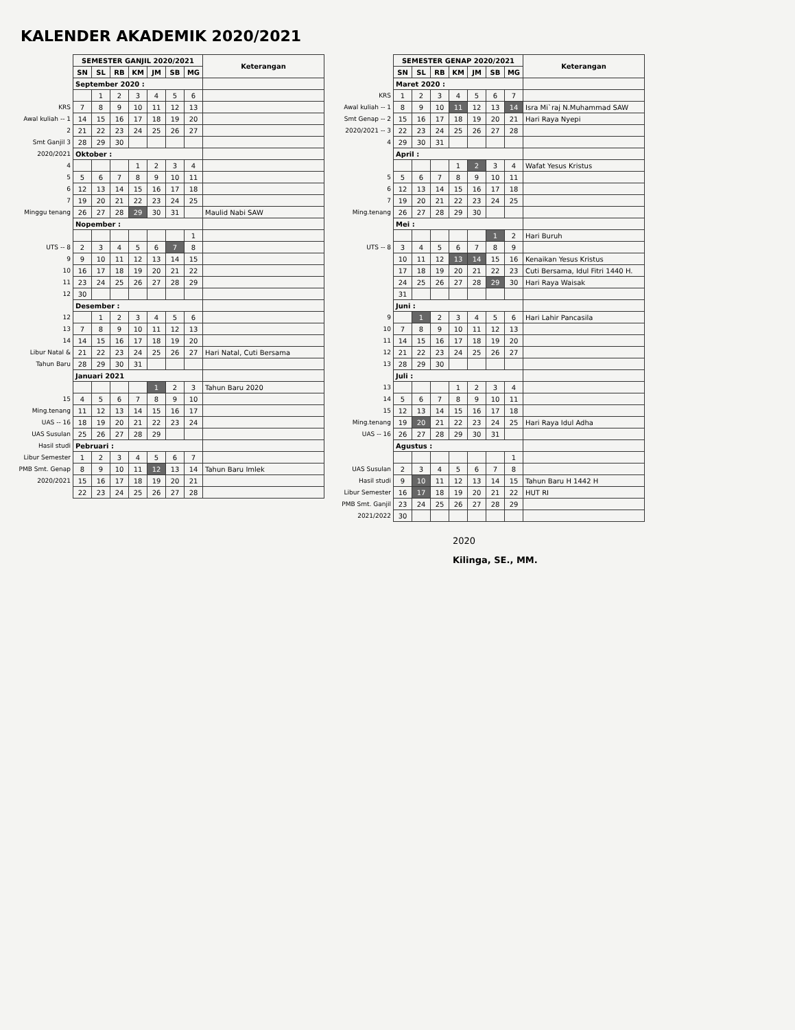KALENDER AKADEMIK 2020/2021
| | SEMESTER GANJIL 2020/2021 | | | | | | | Keterangan |
| | SN | SL | RB | KM | JM | SB | MG | |
| | September 2020 : | | | | | | | |
| | | 1 | 2 | 3 | 4 | 5 | 6 | |
| KRS | 7 | 8 | 9 | 10 | 11 | 12 | 13 | |
| Awal kuliah -- 1 | 14 | 15 | 16 | 17 | 18 | 19 | 20 | |
| 2 | 21 | 22 | 23 | 24 | 25 | 26 | 27 | |
| Smt Ganjil 3 | 28 | 29 | 30 | | | | | |
| 2020/2021 | Oktober : | | | | | | | |
| 4 | | | | 1 | 2 | 3 | 4 | |
| 5 | 5 | 6 | 7 | 8 | 9 | 10 | 11 | |
| 6 | 12 | 13 | 14 | 15 | 16 | 17 | 18 | |
| 7 | 19 | 20 | 21 | 22 | 23 | 24 | 25 | |
| Minggu tenang | 26 | 27 | 28 | 29 | 30 | 31 | | Maulid Nabi SAW |
| | Nopember : | | | | | | | |
| | | | | | | | 1 | |
| UTS -- 8 | 2 | 3 | 4 | 5 | 6 | 7 | 8 | |
| 9 | 9 | 10 | 11 | 12 | 13 | 14 | 15 | |
| 10 | 16 | 17 | 18 | 19 | 20 | 21 | 22 | |
| 11 | 23 | 24 | 25 | 26 | 27 | 28 | 29 | |
| 12 | 30 | | | | | | | |
| | Desember : | | | | | | | |
| 12 | | 1 | 2 | 3 | 4 | 5 | 6 | |
| 13 | 7 | 8 | 9 | 10 | 11 | 12 | 13 | |
| 14 | 14 | 15 | 16 | 17 | 18 | 19 | 20 | |
| Libur Natal & | 21 | 22 | 23 | 24 | 25 | 26 | 27 | Hari Natal, Cuti Bersama |
| Tahun Baru | 28 | 29 | 30 | 31 | | | | |
| | Januari 2021 | | | | | | | |
| | | | | | 1 | 2 | 3 | Tahun Baru 2020 |
| 15 | 4 | 5 | 6 | 7 | 8 | 9 | 10 | |
| Ming.tenang | 11 | 12 | 13 | 14 | 15 | 16 | 17 | |
| UAS -- 16 | 18 | 19 | 20 | 21 | 22 | 23 | 24 | |
| UAS Susulan | 25 | 26 | 27 | 28 | 29 | | | |
| Hasil studi | Pebruari : | | | | | | | |
| Libur Semester | 1 | 2 | 3 | 4 | 5 | 6 | 7 | |
| PMB Smt. Genap | 8 | 9 | 10 | 11 | 12 | 13 | 14 | Tahun Baru Imlek |
| 2020/2021 | 15 | 16 | 17 | 18 | 19 | 20 | 21 | |
| | 22 | 23 | 24 | 25 | 26 | 27 | 28 | |
| | SEMESTER GENAP 2020/2021 | | | | | | | Keterangan |
| | SN | SL | RB | KM | JM | SB | MG | |
| | Maret 2020 : | | | | | | | |
| KRS | 1 | 2 | 3 | 4 | 5 | 6 | 7 | |
| Awal kuliah -- 1 | 8 | 9 | 10 | 11 | 12 | 13 | 14 | Isra Mi`raj N.Muhammad SAW |
| Smt Genap -- 2 | 15 | 16 | 17 | 18 | 19 | 20 | 21 | Hari Raya Nyepi |
| 2020/2021 -- 3 | 22 | 23 | 24 | 25 | 26 | 27 | 28 | |
| 4 | 29 | 30 | 31 | | | | | |
| | April : | | | | | | | |
| | | | | 1 | 2 | 3 | 4 | Wafat Yesus Kristus |
| 5 | 5 | 6 | 7 | 8 | 9 | 10 | 11 | |
| 6 | 12 | 13 | 14 | 15 | 16 | 17 | 18 | |
| 7 | 19 | 20 | 21 | 22 | 23 | 24 | 25 | |
| Ming.tenang | 26 | 27 | 28 | 29 | 30 | | | |
| | Mei : | | | | | | | |
| | | | | | | 1 | 2 | Hari Buruh |
| UTS -- 8 | 3 | 4 | 5 | 6 | 7 | 8 | 9 | |
| | 10 | 11 | 12 | 13 | 14 | 15 | 16 | Kenaikan Yesus Kristus |
| | 17 | 18 | 19 | 20 | 21 | 22 | 23 | Cuti Bersama, Idul Fitri 1440 H. |
| | 24 | 25 | 26 | 27 | 28 | 29 | 30 | Hari Raya Waisak |
| | 31 | | | | | | | |
| | Juni : | | | | | | | |
| 9 | | 1 | 2 | 3 | 4 | 5 | 6 | Hari Lahir Pancasila |
| 10 | 7 | 8 | 9 | 10 | 11 | 12 | 13 | |
| 11 | 14 | 15 | 16 | 17 | 18 | 19 | 20 | |
| 12 | 21 | 22 | 23 | 24 | 25 | 26 | 27 | |
| 13 | 28 | 29 | 30 | | | | | |
| | Juli : | | | | | | | |
| 13 | | | | 1 | 2 | 3 | 4 | |
| 14 | 5 | 6 | 7 | 8 | 9 | 10 | 11 | |
| 15 | 12 | 13 | 14 | 15 | 16 | 17 | 18 | |
| Ming.tenang | 19 | 20 | 21 | 22 | 23 | 24 | 25 | Hari Raya Idul Adha |
| UAS -- 16 | 26 | 27 | 28 | 29 | 30 | 31 | | |
| | Agustus : | | | | | | | |
| | | | | | | | 1 | |
| UAS Susulan | 2 | 3 | 4 | 5 | 6 | 7 | 8 | |
| Hasil studi | 9 | 10 | 11 | 12 | 13 | 14 | 15 | Tahun Baru H 1442 H |
| Libur Semester | 16 | 17 | 18 | 19 | 20 | 21 | 22 | HUT RI |
| PMB Smt. Ganjil | 23 | 24 | 25 | 26 | 27 | 28 | 29 | |
| 2021/2022 | 30 | | | | | | | |
2020
Kilinga, SE., MM.